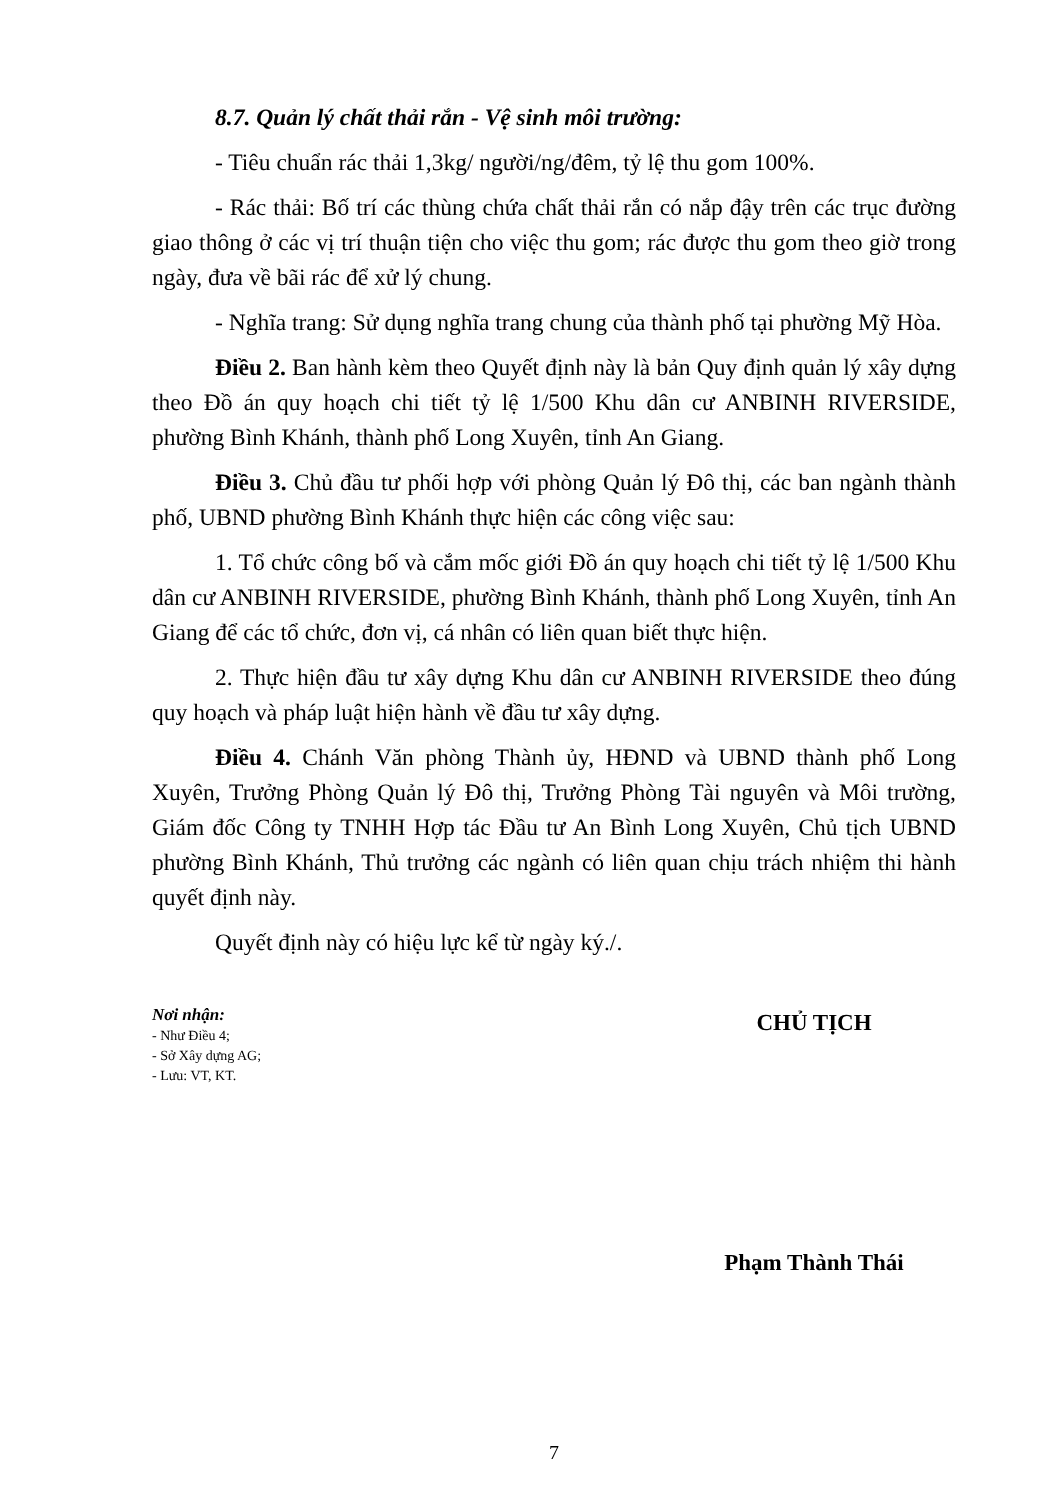8.7. Quản lý chất thải rắn - Vệ sinh môi trường:
- Tiêu chuẩn rác thải 1,3kg/ người/ng/đêm, tỷ lệ thu gom 100%.
- Rác thải: Bố trí các thùng chứa chất thải rắn có nắp đậy trên các trục đường giao thông ở các vị trí thuận tiện cho việc thu gom; rác được thu gom theo giờ trong ngày, đưa về bãi rác để xử lý chung.
- Nghĩa trang: Sử dụng nghĩa trang chung của thành phố tại phường Mỹ Hòa.
Điều 2. Ban hành kèm theo Quyết định này là bản Quy định quản lý xây dựng theo Đồ án quy hoạch chi tiết tỷ lệ 1/500 Khu dân cư ANBINH RIVERSIDE, phường Bình Khánh, thành phố Long Xuyên, tỉnh An Giang.
Điều 3. Chủ đầu tư phối hợp với phòng Quản lý Đô thị, các ban ngành thành phố, UBND phường Bình Khánh thực hiện các công việc sau:
1. Tổ chức công bố và cắm mốc giới Đồ án quy hoạch chi tiết tỷ lệ 1/500 Khu dân cư ANBINH RIVERSIDE, phường Bình Khánh, thành phố Long Xuyên, tỉnh An Giang để các tổ chức, đơn vị, cá nhân có liên quan biết thực hiện.
2. Thực hiện đầu tư xây dựng Khu dân cư ANBINH RIVERSIDE theo đúng quy hoạch và pháp luật hiện hành về đầu tư xây dựng.
Điều 4. Chánh Văn phòng Thành ủy, HĐND và UBND thành phố Long Xuyên, Trưởng Phòng Quản lý Đô thị, Trưởng Phòng Tài nguyên và Môi trường, Giám đốc Công ty TNHH Hợp tác Đầu tư An Bình Long Xuyên, Chủ tịch UBND phường Bình Khánh, Thủ trưởng các ngành có liên quan chịu trách nhiệm thi hành quyết định này.
Quyết định này có hiệu lực kể từ ngày ký./.
Nơi nhận:
- Như Điều 4;
- Sở Xây dựng AG;
- Lưu: VT, KT.
CHỦ TỊCH
Phạm Thành Thái
7